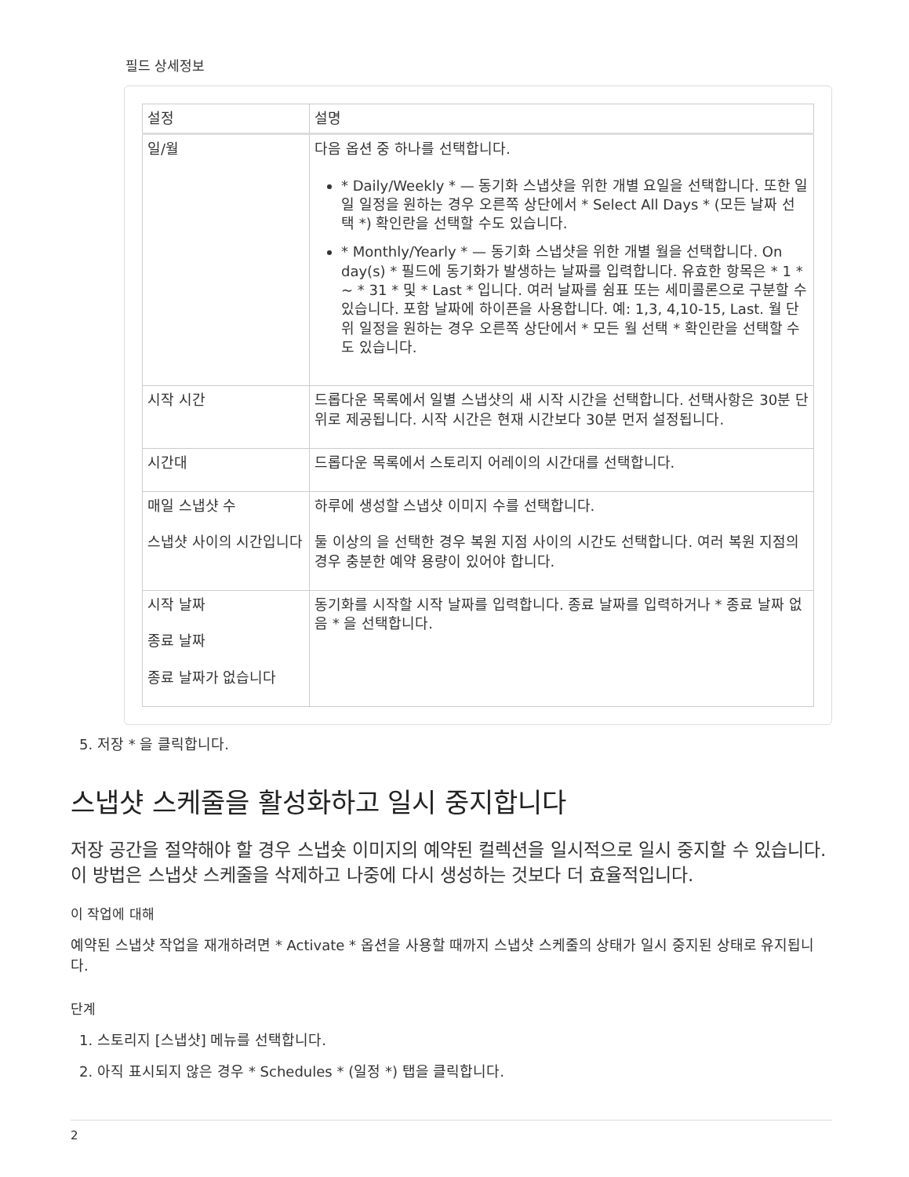필드 상세정보
| 설정 | 설명 |
| --- | --- |
| 일/월 | 다음 옵션 중 하나를 선택합니다. * Daily/Weekly * — 동기화 스냅샷을 위한 개별 요일을 선택합니다. 또한 일일 일정을 원하는 경우 오른쪽 상단에서 * Select All Days * (모든 날짜 선택 *) 확인란을 선택할 수도 있습니다. * Monthly/Yearly * — 동기화 스냅샷을 위한 개별 월을 선택합니다. On day(s) * 필드에 동기화가 발생하는 날짜를 입력합니다. 유효한 항목은 * 1 * ~ * 31 * 및 * Last * 입니다. 여러 날짜를 쉼표 또는 세미콜론으로 구분할 수 있습니다. 포함 날짜에 하이픈을 사용합니다. 예: 1,3, 4,10-15, Last. 월 단위 일정을 원하는 경우 오른쪽 상단에서 * 모든 월 선택 * 확인란을 선택할 수도 있습니다. |
| 시작 시간 | 드롭다운 목록에서 일별 스냅샷의 새 시작 시간을 선택합니다. 선택사항은 30분 단위로 제공됩니다. 시작 시간은 현재 시간보다 30분 먼저 설정됩니다. |
| 시간대 | 드롭다운 목록에서 스토리지 어레이의 시간대를 선택합니다. |
| 매일 스냅샷 수 스냅샷 사이의 시간입니다 | 하루에 생성할 스냅샷 이미지 수를 선택합니다. 둘 이상의 을 선택한 경우 복원 지점 사이의 시간도 선택합니다. 여러 복원 지점의 경우 충분한 예약 용량이 있어야 합니다. |
| 시작 날짜 종료 날짜 종료 날짜가 없습니다 | 동기화를 시작할 시작 날짜를 입력합니다. 종료 날짜를 입력하거나 * 종료 날짜 없음 * 을 선택합니다. |
5. 저장 * 을 클릭합니다.
스냅샷 스케줄을 활성화하고 일시 중지합니다
저장 공간을 절약해야 할 경우 스냅숏 이미지의 예약된 컬렉션을 일시적으로 일시 중지할 수 있습니다. 이 방법은 스냅샷 스케줄을 삭제하고 나중에 다시 생성하는 것보다 더 효율적입니다.
이 작업에 대해
예약된 스냅샷 작업을 재개하려면 * Activate * 옵션을 사용할 때까지 스냅샷 스케줄의 상태가 일시 중지된 상태로 유지됩니다.
단계
1. 스토리지 [스냅샷] 메뉴를 선택합니다.
2. 아직 표시되지 않은 경우 * Schedules * (일정 *) 탭을 클릭합니다.
2